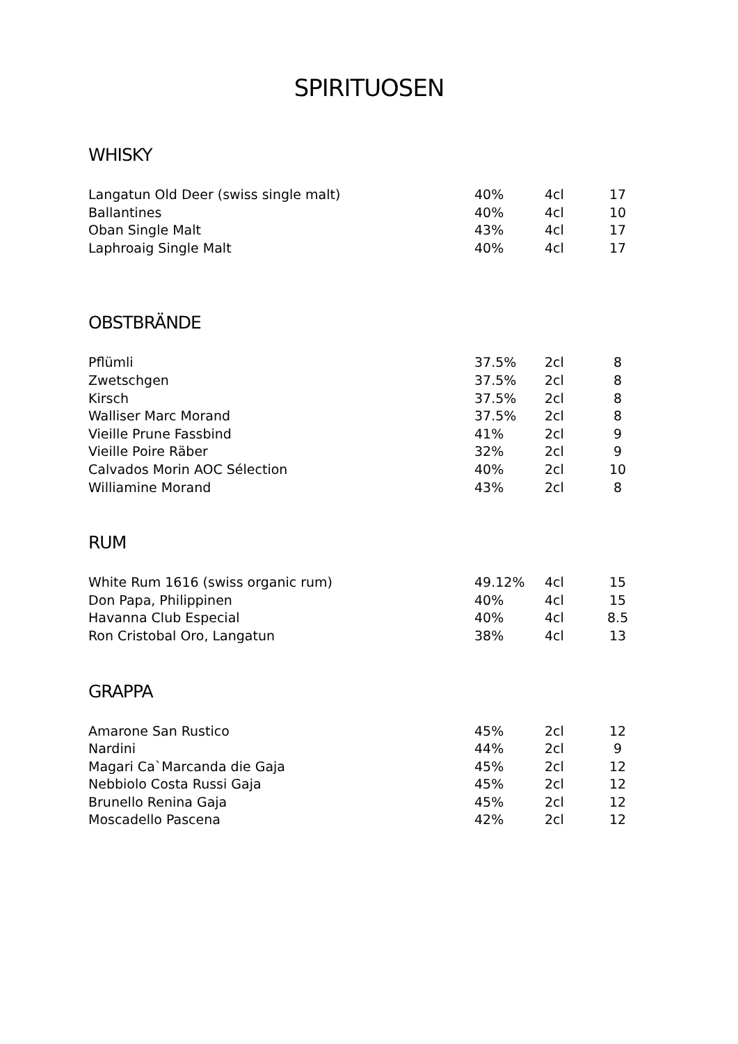SPIRITUOSEN
WHISKY
| Langatun Old Deer (swiss single malt) | 40% | 4cl | 17 |
| Ballantines | 40% | 4cl | 10 |
| Oban Single Malt | 43% | 4cl | 17 |
| Laphroaig Single Malt | 40% | 4cl | 17 |
OBSTBRÄNDE
| Pflümli | 37.5% | 2cl | 8 |
| Zwetschgen | 37.5% | 2cl | 8 |
| Kirsch | 37.5% | 2cl | 8 |
| Walliser Marc Morand | 37.5% | 2cl | 8 |
| Vieille Prune Fassbind | 41% | 2cl | 9 |
| Vieille Poire Räber | 32% | 2cl | 9 |
| Calvados Morin AOC Sélection | 40% | 2cl | 10 |
| Williamine Morand | 43% | 2cl | 8 |
RUM
| White Rum 1616 (swiss organic rum) | 49.12% | 4cl | 15 |
| Don Papa, Philippinen | 40% | 4cl | 15 |
| Havanna Club Especial | 40% | 4cl | 8.5 |
| Ron Cristobal Oro, Langatun | 38% | 4cl | 13 |
GRAPPA
| Amarone San Rustico | 45% | 2cl | 12 |
| Nardini | 44% | 2cl | 9 |
| Magari Ca`Marcanda die Gaja | 45% | 2cl | 12 |
| Nebbiolo Costa Russi Gaja | 45% | 2cl | 12 |
| Brunello Renina Gaja | 45% | 2cl | 12 |
| Moscadello Pascena | 42% | 2cl | 12 |